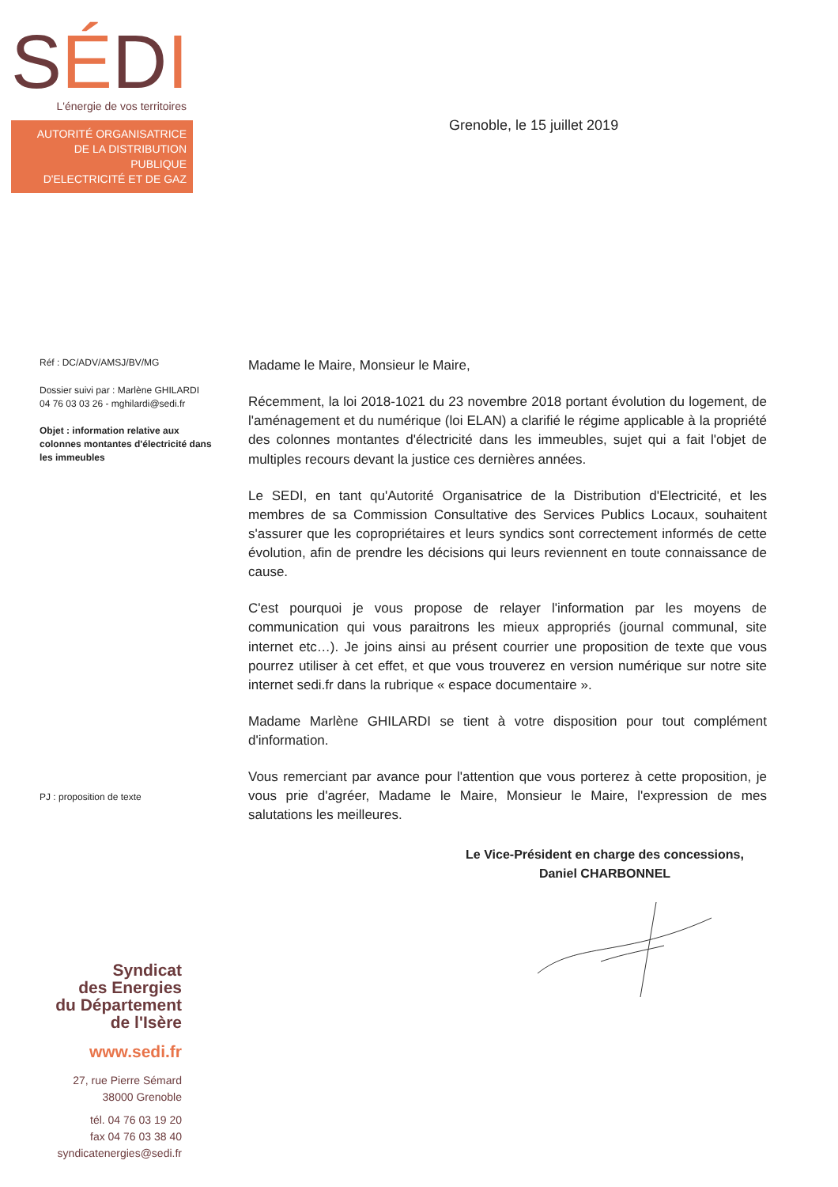SÉDI
L'énergie de vos territoires
AUTORITÉ ORGANISATRICE
DE LA DISTRIBUTION PUBLIQUE
D'ELECTRICITÉ ET DE GAZ
Grenoble, le 15 juillet 2019
Réf : DC/ADV/AMSJ/BV/MG
Dossier suivi par : Marlène GHILARDI
04 76 03 03 26 - mghilardi@sedi.fr
Objet : information relative aux colonnes montantes d'électricité dans les immeubles
PJ : proposition de texte
Madame le Maire, Monsieur le Maire,
Récemment, la loi 2018-1021 du 23 novembre 2018 portant évolution du logement, de l'aménagement et du numérique (loi ELAN) a clarifié le régime applicable à la propriété des colonnes montantes d'électricité dans les immeubles, sujet qui a fait l'objet de multiples recours devant la justice ces dernières années.
Le SEDI, en tant qu'Autorité Organisatrice de la Distribution d'Electricité, et les membres de sa Commission Consultative des Services Publics Locaux, souhaitent s'assurer que les copropriétaires et leurs syndics sont correctement informés de cette évolution, afin de prendre les décisions qui leurs reviennent en toute connaissance de cause.
C'est pourquoi je vous propose de relayer l'information par les moyens de communication qui vous paraitrons les mieux appropriés (journal communal, site internet etc…). Je joins ainsi au présent courrier une proposition de texte que vous pourrez utiliser à cet effet, et que vous trouverez en version numérique sur notre site internet sedi.fr dans la rubrique « espace documentaire ».
Madame Marlène GHILARDI se tient à votre disposition pour tout complément d'information.
Vous remerciant par avance pour l'attention que vous porterez à cette proposition, je vous prie d'agréer, Madame le Maire, Monsieur le Maire, l'expression de mes salutations les meilleures.
Le Vice-Président en charge des concessions,
Daniel CHARBONNEL
Syndicat
des Energies
du Département
de l'Isère
www.sedi.fr
27, rue Pierre Sémard
38000 Grenoble
tél. 04 76 03 19 20
fax 04 76 03 38 40
syndicatenergies@sedi.fr